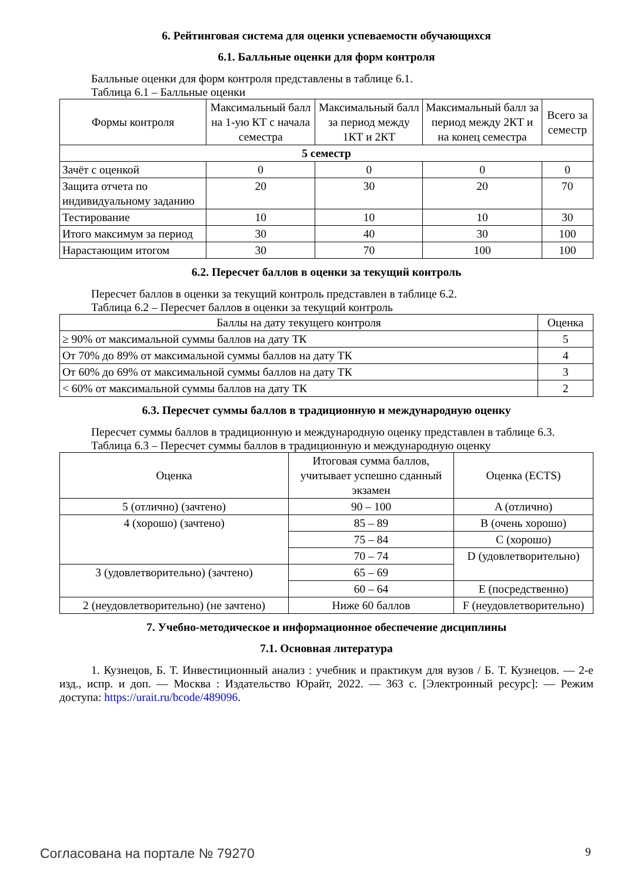6. Рейтинговая система для оценки успеваемости обучающихся
6.1. Балльные оценки для форм контроля
Балльные оценки для форм контроля представлены в таблице 6.1.
Таблица 6.1 – Балльные оценки
| Формы контроля | Максимальный балл на 1-ую КТ с начала семестра | Максимальный балл за период между 1КТ и 2КТ | Максимальный балл за период между 2КТ и на конец семестра | Всего за семестр |
| --- | --- | --- | --- | --- |
| 5 семестр | | | | |
| Зачёт с оценкой | 0 | 0 | 0 | 0 |
| Защита отчета по индивидуальному заданию | 20 | 30 | 20 | 70 |
| Тестирование | 10 | 10 | 10 | 30 |
| Итого максимум за период | 30 | 40 | 30 | 100 |
| Нарастающим итогом | 30 | 70 | 100 | 100 |
6.2. Пересчет баллов в оценки за текущий контроль
Пересчет баллов в оценки за текущий контроль представлен в таблице 6.2.
Таблица 6.2 – Пересчет баллов в оценки за текущий контроль
| Баллы на дату текущего контроля | Оценка |
| --- | --- |
| ≥ 90% от максимальной суммы баллов на дату ТК | 5 |
| От 70% до 89% от максимальной суммы баллов на дату ТК | 4 |
| От 60% до 69% от максимальной суммы баллов на дату ТК | 3 |
| < 60% от максимальной суммы баллов на дату ТК | 2 |
6.3. Пересчет суммы баллов в традиционную и международную оценку
Пересчет суммы баллов в традиционную и международную оценку представлен в таблице 6.3.
Таблица 6.3 – Пересчет суммы баллов в традиционную и международную оценку
| Оценка | Итоговая сумма баллов, учитывает успешно сданный экзамен | Оценка (ECTS) |
| --- | --- | --- |
| 5 (отлично) (зачтено) | 90 – 100 | A (отлично) |
| 4 (хорошо) (зачтено) | 85 – 89 | B (очень хорошо) |
| | 75 – 84 | C (хорошо) |
| | 70 – 74 | D (удовлетворительно) |
| 3 (удовлетворительно) (зачтено) | 65 – 69 | |
| | 60 – 64 | E (посредственно) |
| 2 (неудовлетворительно) (не зачтено) | Ниже 60 баллов | F (неудовлетворительно) |
7. Учебно-методическое и информационное обеспечение дисциплины
7.1. Основная литература
1. Кузнецов, Б. Т. Инвестиционный анализ : учебник и практикум для вузов / Б. Т. Кузнецов. — 2-е изд., испр. и доп. — Москва : Издательство Юрайт, 2022. — 363 с. [Электронный ресурс]: — Режим доступа: https://urait.ru/bcode/489096.
Согласована на портале № 79270 9